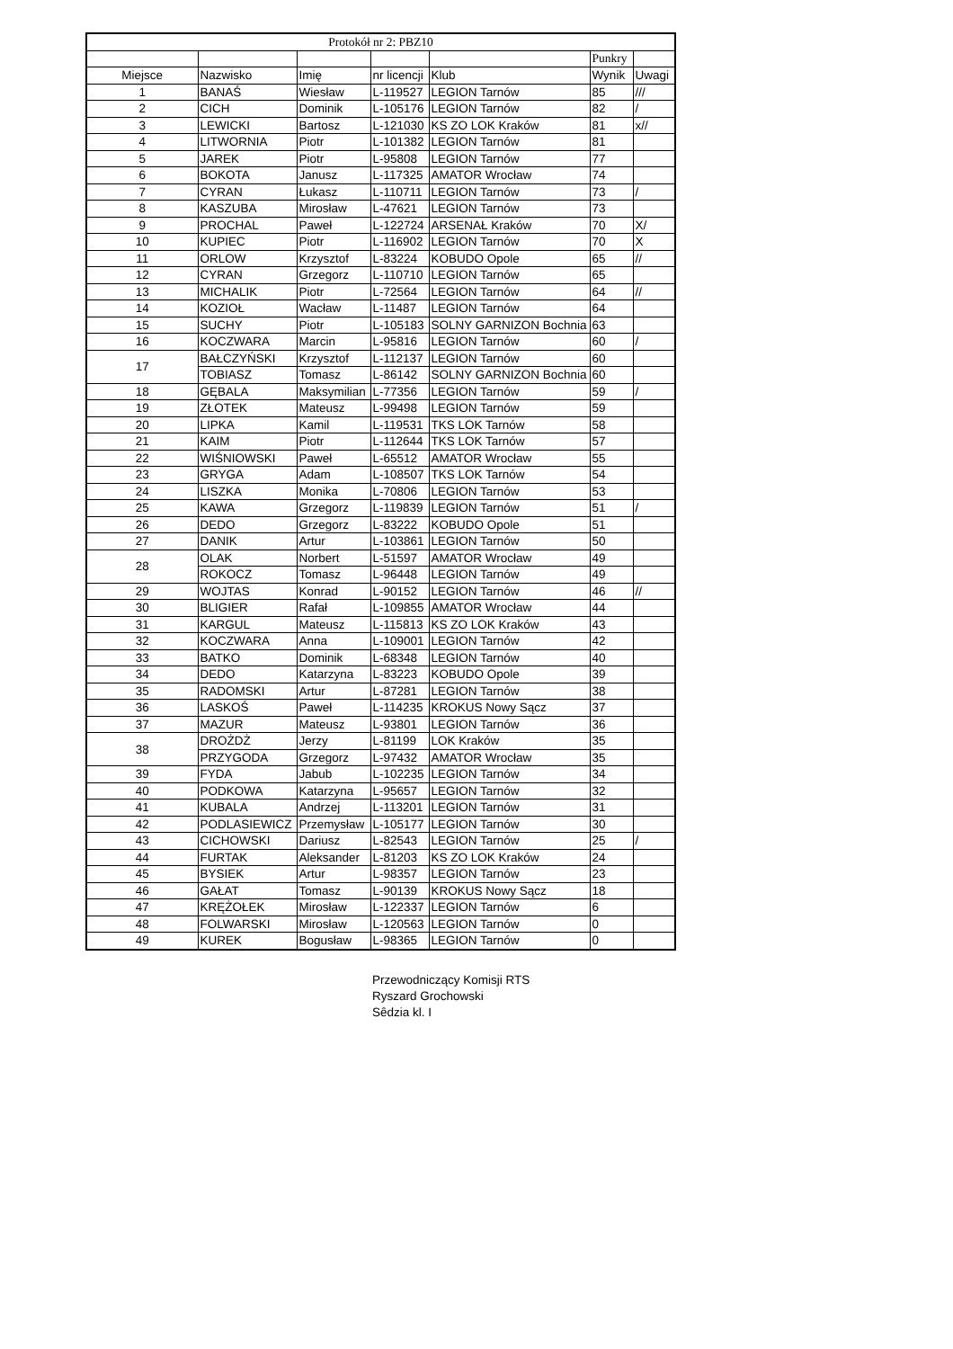| Protokół nr 2: PBZ10 | | | | | | |
| | | | | | Punkry | |
| Miejsce | Nazwisko | Imię | nr licencji | Klub | Wynik | Uwagi |
| 1 | BANAŚ | Wiesław | L-119527 | LEGION Tarnów | 85 | /// |
| 2 | CICH | Dominik | L-105176 | LEGION Tarnów | 82 | / |
| 3 | LEWICKI | Bartosz | L-121030 | KS ZO LOK Kraków | 81 | x// |
| 4 | LITWORNIA | Piotr | L-101382 | LEGION Tarnów | 81 | |
| 5 | JAREK | Piotr | L-95808 | LEGION Tarnów | 77 | |
| 6 | BOKOTA | Janusz | L-117325 | AMATOR Wrocław | 74 | |
| 7 | CYRAN | Łukasz | L-110711 | LEGION Tarnów | 73 | / |
| 8 | KASZUBA | Mirosław | L-47621 | LEGION Tarnów | 73 | |
| 9 | PROCHAL | Paweł | L-122724 | ARSENAŁ Kraków | 70 | X/ |
| 10 | KUPIEC | Piotr | L-116902 | LEGION Tarnów | 70 | X |
| 11 | ORLOW | Krzysztof | L-83224 | KOBUDO Opole | 65 | // |
| 12 | CYRAN | Grzegorz | L-110710 | LEGION Tarnów | 65 | |
| 13 | MICHALIK | Piotr | L-72564 | LEGION Tarnów | 64 | // |
| 14 | KOZIOŁ | Wacław | L-11487 | LEGION Tarnów | 64 | |
| 15 | SUCHY | Piotr | L-105183 | SOLNY GARNIZON Bochnia | 63 | |
| 16 | KOCZWARA | Marcin | L-95816 | LEGION Tarnów | 60 | / |
| 17 | BAŁCZYŃSKI | Krzysztof | L-112137 | LEGION Tarnów | 60 | |
| | TOBIASZ | Tomasz | L-86142 | SOLNY GARNIZON Bochnia | 60 | |
| 18 | GĘBALA | Maksymilian | L-77356 | LEGION Tarnów | 59 | / |
| 19 | ZŁOTEK | Mateusz | L-99498 | LEGION Tarnów | 59 | |
| 20 | LIPKA | Kamil | L-119531 | TKS LOK Tarnów | 58 | |
| 21 | KAIM | Piotr | L-112644 | TKS LOK Tarnów | 57 | |
| 22 | WIŚNIOWSKI | Paweł | L-65512 | AMATOR Wrocław | 55 | |
| 23 | GRYGA | Adam | L-108507 | TKS LOK Tarnów | 54 | |
| 24 | LISZKA | Monika | L-70806 | LEGION Tarnów | 53 | |
| 25 | KAWA | Grzegorz | L-119839 | LEGION Tarnów | 51 | / |
| 26 | DEDO | Grzegorz | L-83222 | KOBUDO Opole | 51 | |
| 27 | DANIK | Artur | L-103861 | LEGION Tarnów | 50 | |
| 28 | OLAK | Norbert | L-51597 | AMATOR Wrocław | 49 | |
| | ROKOCZ | Tomasz | L-96448 | LEGION Tarnów | 49 | |
| 29 | WOJTAS | Konrad | L-90152 | LEGION Tarnów | 46 | // |
| 30 | BLIGIER | Rafał | L-109855 | AMATOR Wrocław | 44 | |
| 31 | KARGUL | Mateusz | L-115813 | KS ZO LOK Kraków | 43 | |
| 32 | KOCZWARA | Anna | L-109001 | LEGION Tarnów | 42 | |
| 33 | BATKO | Dominik | L-68348 | LEGION Tarnów | 40 | |
| 34 | DEDO | Katarzyna | L-83223 | KOBUDO Opole | 39 | |
| 35 | RADOMSKI | Artur | L-87281 | LEGION Tarnów | 38 | |
| 36 | LASKOŚ | Paweł | L-114235 | KROKUS Nowy Sącz | 37 | |
| 37 | MAZUR | Mateusz | L-93801 | LEGION Tarnów | 36 | |
| 38 | DROŻDŻ | Jerzy | L-81199 | LOK Kraków | 35 | |
| | PRZYGODA | Grzegorz | L-97432 | AMATOR Wrocław | 35 | |
| 39 | FYDA | Jabub | L-102235 | LEGION Tarnów | 34 | |
| 40 | PODKOWA | Katarzyna | L-95657 | LEGION Tarnów | 32 | |
| 41 | KUBALA | Andrzej | L-113201 | LEGION Tarnów | 31 | |
| 42 | PODLASIEWICZ | Przemysław | L-105177 | LEGION Tarnów | 30 | |
| 43 | CICHOWSKI | Dariusz | L-82543 | LEGION Tarnów | 25 | / |
| 44 | FURTAK | Aleksander | L-81203 | KS ZO LOK Kraków | 24 | |
| 45 | BYSIEK | Artur | L-98357 | LEGION Tarnów | 23 | |
| 46 | GAŁAT | Tomasz | L-90139 | KROKUS Nowy Sącz | 18 | |
| 47 | KRĘŻOŁEK | Mirosław | L-122337 | LEGION Tarnów | 6 | |
| 48 | FOLWARSKI | Mirosław | L-120563 | LEGION Tarnów | 0 | |
| 49 | KUREK | Bogusław | L-98365 | LEGION Tarnów | 0 | |
Przewodniczący Komisji RTS
Ryszard Grochowski
Sêdzia kl. I